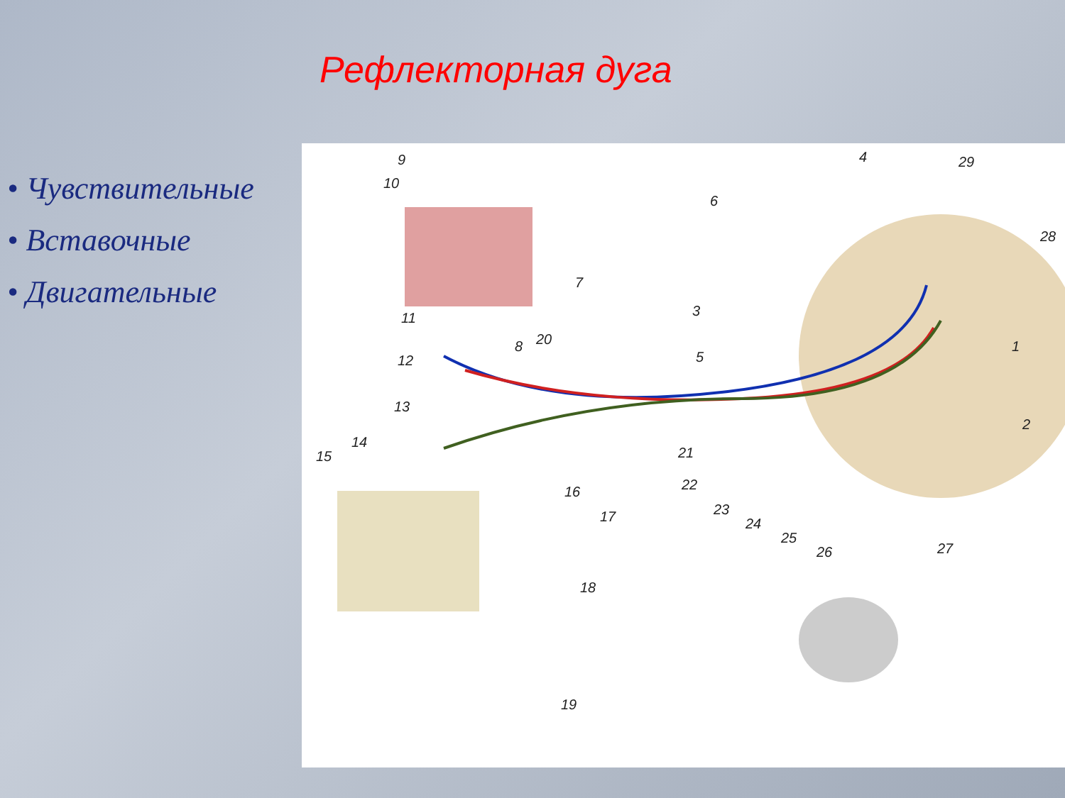Рефлекторная дуга
• Чувствительные
• Вставочные
• Двигательные
9
10
4 29
6
28
7
3 11
1 8 20
12 5
13
2
14
15 21
16 22
17 23
24
25
26 27
18
19